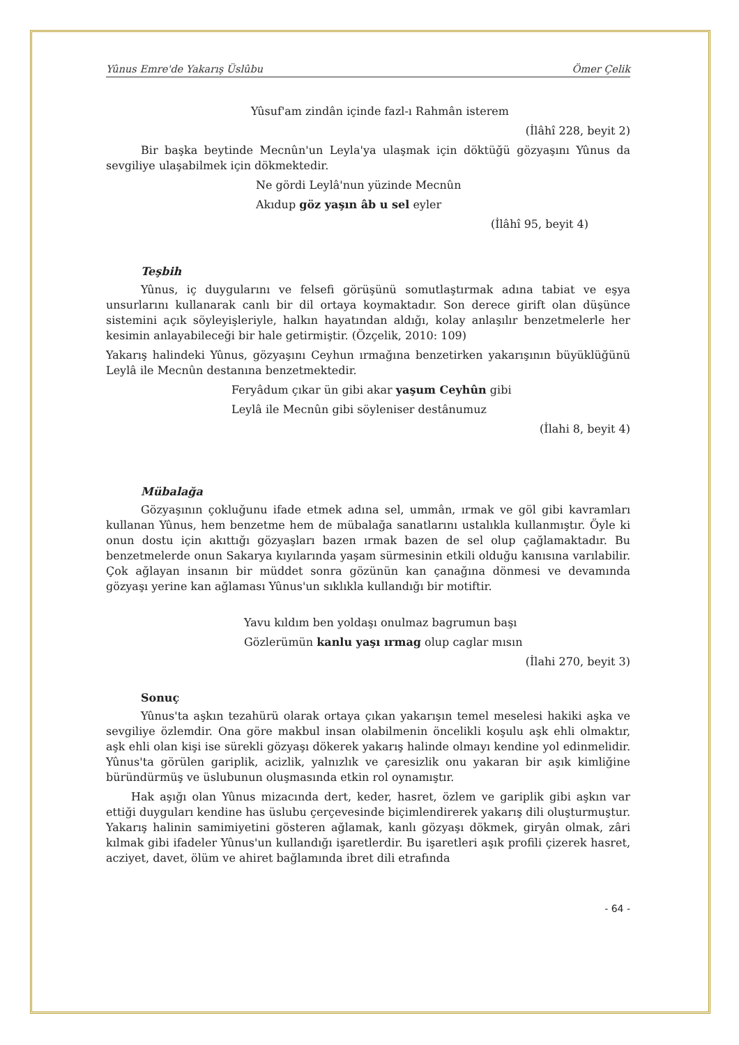Yûnus Emre'de Yakarış Üslûbu Ömer Çelik
Yûsuf'am zindân içinde fazl-ı Rahmân isterem
(İlâhî 228, beyit 2)
Bir başka beytinde Mecnûn'un Leyla'ya ulaşmak için döktüğü gözyaşını Yûnus da sevgiliye ulaşabilmek için dökmektedir.
Ne gördi Leylâ'nun yüzinde Mecnûn
Akıdup göz yaşın âb u sel eyler
(İlâhî 95, beyit 4)
Teşbih
Yûnus, iç duygularını ve felsefi görüşünü somutlaştırmak adına tabiat ve eşya unsurlarını kullanarak canlı bir dil ortaya koymaktadır. Son derece girift olan düşünce sistemini açık söyleyişleriyle, halkın hayatından aldığı, kolay anlaşılır benzetmelerle her kesimin anlayabileceği bir hale getirmiştir. (Özçelik, 2010: 109)
Yakarış halindeki Yûnus, gözyaşını Ceyhun ırmağına benzetirken yakarışının büyüklüğünü Leylâ ile Mecnûn destanına benzetmektedir.
Feryâdum çıkar ün gibi akar yaşum Ceyhûn gibi
Leylâ ile Mecnûn gibi söyleniser destânumuz
(İlahi 8, beyit 4)
Mübalağa
Gözyaşının çokluğunu ifade etmek adına sel, ummân, ırmak ve göl gibi kavramları kullanan Yûnus, hem benzetme hem de mübalağa sanatlarını ustalıkla kullanmıştır. Öyle ki onun dostu için akıttığı gözyaşları bazen ırmak bazen de sel olup çağlamaktadır. Bu benzetmelerde onun Sakarya kıyılarında yaşam sürmesinin etkili olduğu kanısına varılabilir. Çok ağlayan insanın bir müddet sonra gözünün kan çanağına dönmesi ve devamında gözyaşı yerine kan ağlaması Yûnus'un sıklıkla kullandığı bir motiftir.
Yavu kıldım ben yoldaşı onulmaz bagrumun başı
Gözlerümün kanlu yaşı ırmag olup caglar mısın
(İlahi 270, beyit 3)
Sonuç
Yûnus'ta aşkın tezahürü olarak ortaya çıkan yakarışın temel meselesi hakiki aşka ve sevgiliye özlemdir. Ona göre makbul insan olabilmenin öncelikli koşulu aşk ehli olmaktır, aşk ehli olan kişi ise sürekli gözyaşı dökerek yakarış halinde olmayı kendine yol edinmelidir. Yûnus'ta görülen gariplik, acizlik, yalnızlık ve çaresizlik onu yakaran bir aşık kimliğine büründürmüş ve üslubunun oluşmasında etkin rol oynamıştır.
Hak aşığı olan Yûnus mizacında dert, keder, hasret, özlem ve gariplik gibi aşkın var ettiği duyguları kendine has üslubu çerçevesinde biçimlendirerek yakarış dili oluşturmuştur. Yakarış halinin samimiyetini gösteren ağlamak, kanlı gözyaşı dökmek, giryân olmak, zâri kılmak gibi ifadeler Yûnus'un kullandığı işaretlerdir. Bu işaretleri aşık profili çizerek hasret, acziyet, davet, ölüm ve ahiret bağlamında ibret dili etrafında
- 64 -